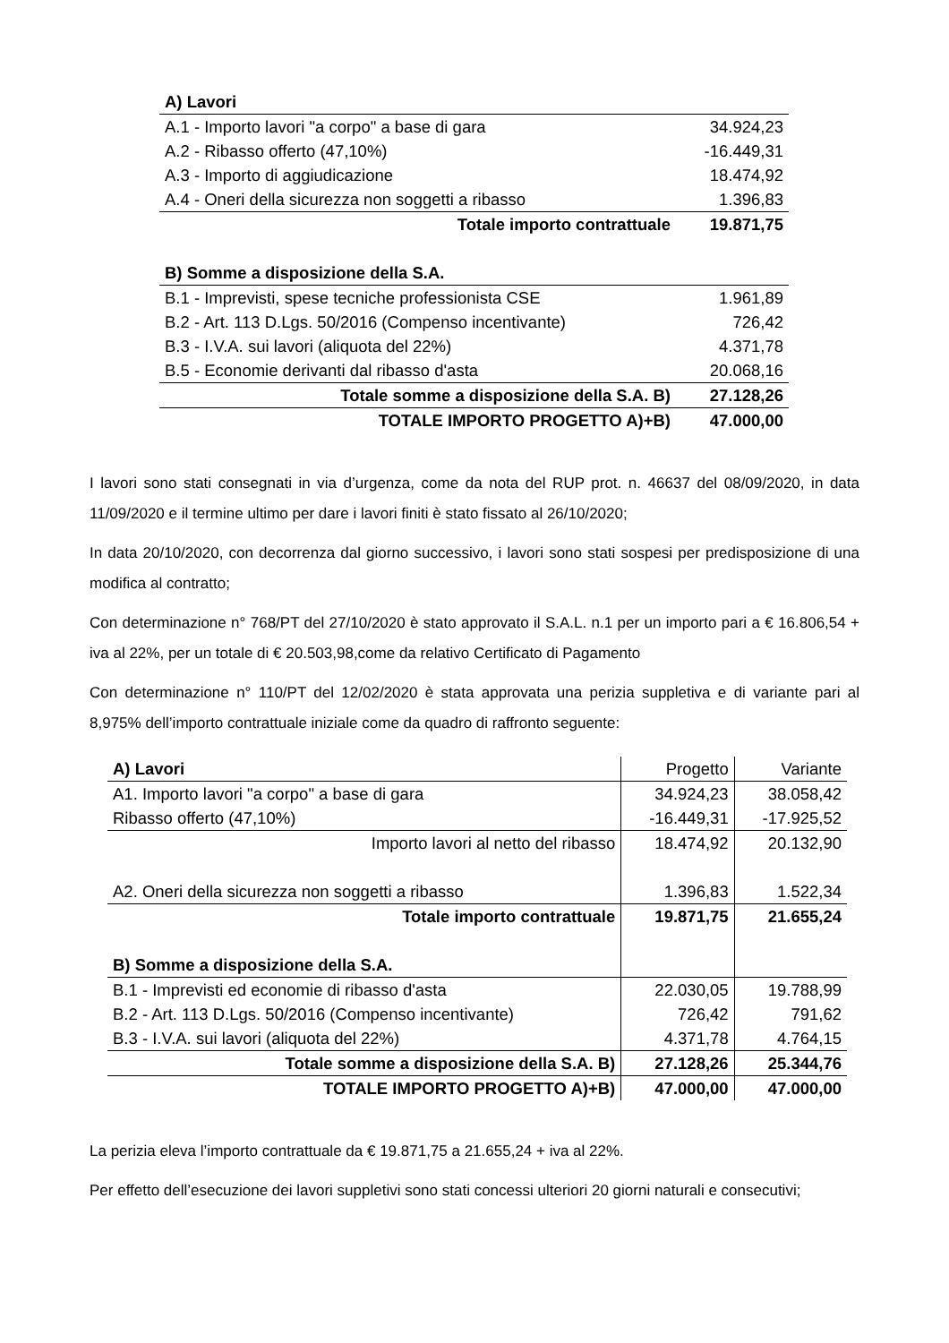| A) Lavori | |
| A.1 - Importo lavori "a corpo" a base di gara | 34.924,23 |
| A.2 - Ribasso offerto (47,10%) | -16.449,31 |
| A.3 - Importo di aggiudicazione | 18.474,92 |
| A.4 - Oneri della sicurezza non soggetti a ribasso | 1.396,83 |
| Totale importo contrattuale | 19.871,75 |
| B) Somme a disposizione della S.A. | |
| B.1 - Imprevisti, spese tecniche professionista CSE | 1.961,89 |
| B.2 - Art. 113 D.Lgs. 50/2016 (Compenso incentivante) | 726,42 |
| B.3 - I.V.A. sui lavori (aliquota del 22%) | 4.371,78 |
| B.5 - Economie derivanti dal ribasso d'asta | 20.068,16 |
| Totale somme a disposizione della S.A. B) | 27.128,26 |
| TOTALE IMPORTO PROGETTO A)+B) | 47.000,00 |
I lavori sono stati consegnati in via d’urgenza, come da nota del RUP prot. n. 46637 del 08/09/2020, in data 11/09/2020 e il termine ultimo per dare i lavori finiti è stato fissato al 26/10/2020;
In data 20/10/2020, con decorrenza dal giorno successivo, i lavori sono stati sospesi per predisposizione di una modifica al contratto;
Con determinazione n° 768/PT del 27/10/2020 è stato approvato il S.A.L. n.1 per un importo pari a € 16.806,54 + iva al 22%, per un totale di € 20.503,98,come da relativo Certificato di Pagamento
Con determinazione n° 110/PT del 12/02/2020 è stata approvata una perizia suppletiva e di variante pari al 8,975% dell’importo contrattuale iniziale come da quadro di raffronto seguente:
| A) Lavori | Progetto | Variante |
| A1. Importo lavori "a corpo" a base di gara | 34.924,23 | 38.058,42 |
| Ribasso offerto (47,10%) | -16.449,31 | -17.925,52 |
| Importo lavori al netto del ribasso | 18.474,92 | 20.132,90 |
| A2. Oneri della sicurezza non soggetti a ribasso | 1.396,83 | 1.522,34 |
| Totale importo contrattuale | 19.871,75 | 21.655,24 |
| B) Somme a disposizione della S.A. | | |
| B.1 - Imprevisti ed economie di ribasso d'asta | 22.030,05 | 19.788,99 |
| B.2 - Art. 113 D.Lgs. 50/2016 (Compenso incentivante) | 726,42 | 791,62 |
| B.3 - I.V.A. sui lavori (aliquota del 22%) | 4.371,78 | 4.764,15 |
| Totale somme a disposizione della S.A. B) | 27.128,26 | 25.344,76 |
| TOTALE IMPORTO PROGETTO A)+B) | 47.000,00 | 47.000,00 |
La perizia eleva l’importo contrattuale da € 19.871,75 a 21.655,24 + iva al 22%.
Per effetto dell’esecuzione dei lavori suppletivi sono stati concessi ulteriori 20 giorni naturali e consecutivi;